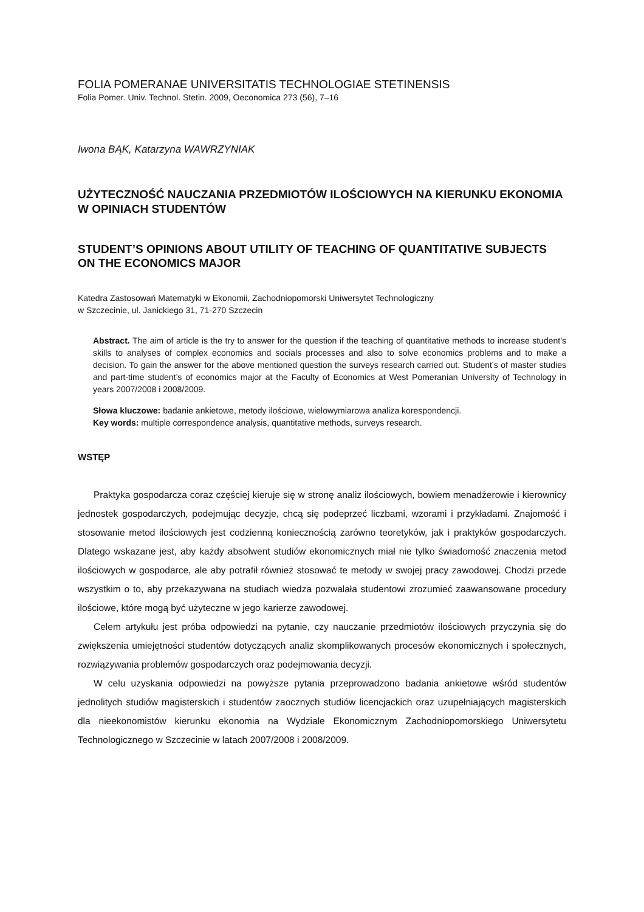FOLIA POMERANAE UNIVERSITATIS TECHNOLOGIAE STETINENSIS
Folia Pomer. Univ. Technol. Stetin. 2009, Oeconomica 273 (56), 7–16
Iwona BĄK, Katarzyna WAWRZYNIAK
UŻYTECZNOŚĆ NAUCZANIA PRZEDMIOTÓW ILOŚCIOWYCH NA KIERUNKU EKONOMIA W OPINIACH STUDENTÓW
STUDENT’S OPINIONS ABOUT UTILITY OF TEACHING OF QUANTITATIVE SUBJECTS ON THE ECONOMICS MAJOR
Katedra Zastosowań Matematyki w Ekonomii, Zachodniopomorski Uniwersytet Technologiczny
w Szczecinie, ul. Janickiego 31, 71-270 Szczecin
Abstract. The aim of article is the try to answer for the question if the teaching of quantitative methods to increase student’s skills to analyses of complex economics and socials processes and also to solve economics problems and to make a decision. To gain the answer for the above mentioned question the surveys research carried out. Student’s of master studies and part-time student’s of economics major at the Faculty of Economics at West Pomeranian University of Technology in years 2007/2008 i 2008/2009.
Słowa kluczowe: badanie ankietowe, metody ilościowe, wielowymiarowa analiza korespondencji.
Key words: multiple correspondence analysis, quantitative methods, surveys research.
WSTĘP
Praktyka gospodarcza coraz częściej kieruje się w stronę analiz ilościowych, bowiem menadżerowie i kierownicy jednostek gospodarczych, podejmując decyzje, chcą się podeprzeć liczbami, wzorami i przykładami. Znajomość i stosowanie metod ilościowych jest codzienną koniecznością zarówno teoretyków, jak i praktyków gospodarczych. Dlatego wskazane jest, aby każdy absolwent studiów ekonomicznych miał nie tylko świadomość znaczenia metod ilościowych w gospodarce, ale aby potrafił również stosować te metody w swojej pracy zawodowej. Chodzi przede wszystkim o to, aby przekazywana na studiach wiedza pozwalała studentowi zrozumieć zaawansowane procedury ilościowe, które mogą być użyteczne w jego karierze zawodowej.
Celem artykułu jest próba odpowiedzi na pytanie, czy nauczanie przedmiotów ilościowych przyczynia się do zwiększenia umiejętności studentów dotyczących analiz skomplikowanych procesów ekonomicznych i społecznych, rozwiązywania problemów gospodarczych oraz podejmowania decyzji.
W celu uzyskania odpowiedzi na powyższe pytania przeprowadzono badania ankietowe wśród studentów jednolitych studiów magisterskich i studentów zaocznych studiów licencjackich oraz uzupełniających magisterskich dla nieekonomistów kierunku ekonomia na Wydziale Ekonomicznym Zachodniopomorskiego Uniwersytetu Technologicznego w Szczecinie w latach 2007/2008 i 2008/2009.